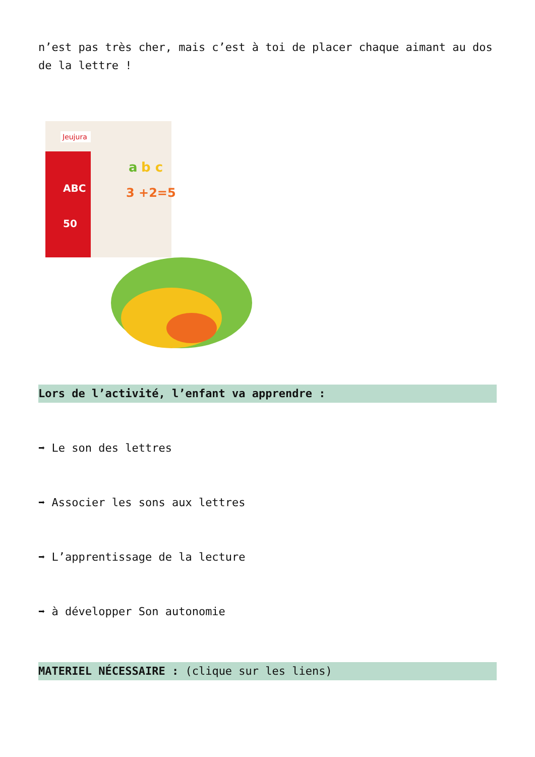n’est pas très cher, mais c’est à toi de placer chaque aimant au dos de la lettre !
Jeujura
ABC
50
a
b c
3 +2=5
Lors de l’activité, l’enfant va apprendre :
➡ Le son des lettres
➡ Associer les sons aux lettres
➡ L’apprentissage de la lecture
➡ à développer Son autonomie
MATERIEL NÉCESSAIRE : (clique sur les liens)